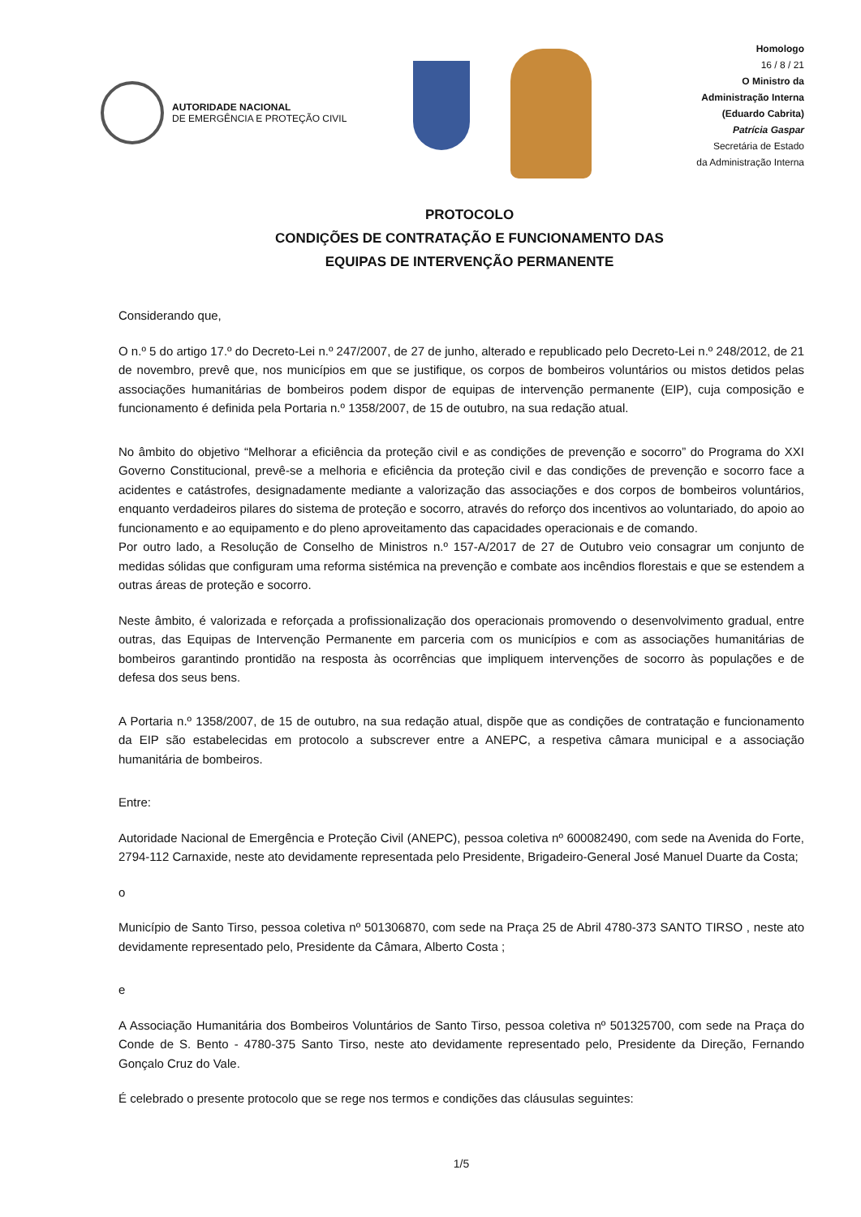AUTORIDADE NACIONAL
DE EMERGÊNCIA E PROTEÇÃO CIVIL
Homologo
16 / 8 / 21
O Ministro da
Administração Interna
(Eduardo Cabrita)
Patrícia Gaspar
Secretária de Estado
da Administração Interna
PROTOCOLO
CONDIÇÕES DE CONTRATAÇÃO E FUNCIONAMENTO DAS
EQUIPAS DE INTERVENÇÃO PERMANENTE
Considerando que,
O n.º 5 do artigo 17.º do Decreto-Lei n.º 247/2007, de 27 de junho, alterado e republicado pelo Decreto-Lei n.º 248/2012, de 21 de novembro, prevê que, nos municípios em que se justifique, os corpos de bombeiros voluntários ou mistos detidos pelas associações humanitárias de bombeiros podem dispor de equipas de intervenção permanente (EIP), cuja composição e funcionamento é definida pela Portaria n.º 1358/2007, de 15 de outubro, na sua redação atual.
No âmbito do objetivo “Melhorar a eficiência da proteção civil e as condições de prevenção e socorro” do Programa do XXI Governo Constitucional, prevê-se a melhoria e eficiência da proteção civil e das condições de prevenção e socorro face a acidentes e catástrofes, designadamente mediante a valorização das associações e dos corpos de bombeiros voluntários, enquanto verdadeiros pilares do sistema de proteção e socorro, através do reforço dos incentivos ao voluntariado, do apoio ao funcionamento e ao equipamento e do pleno aproveitamento das capacidades operacionais e de comando.
Por outro lado, a Resolução de Conselho de Ministros n.º 157-A/2017 de 27 de Outubro veio consagrar um conjunto de medidas sólidas que configuram uma reforma sistémica na prevenção e combate aos incêndios florestais e que se estendem a outras áreas de proteção e socorro.
Neste âmbito, é valorizada e reforçada a profissionalização dos operacionais promovendo o desenvolvimento gradual, entre outras, das Equipas de Intervenção Permanente em parceria com os municípios e com as associações humanitárias de bombeiros garantindo prontidão na resposta às ocorrências que impliquem intervenções de socorro às populações e de defesa dos seus bens.
A Portaria n.º 1358/2007, de 15 de outubro, na sua redação atual, dispõe que as condições de contratação e funcionamento da EIP são estabelecidas em protocolo a subscrever entre a ANEPC, a respetiva câmara municipal e a associação humanitária de bombeiros.
Entre:
Autoridade Nacional de Emergência e Proteção Civil (ANEPC), pessoa coletiva nº 600082490, com sede na Avenida do Forte, 2794-112 Carnaxide, neste ato devidamente representada pelo Presidente, Brigadeiro-General José Manuel Duarte da Costa;
o
Município de Santo Tirso, pessoa coletiva nº 501306870, com sede na Praça 25 de Abril 4780-373 SANTO TIRSO , neste ato devidamente representado pelo, Presidente da Câmara, Alberto Costa ;
e
A Associação Humanitária dos Bombeiros Voluntários de Santo Tirso, pessoa coletiva nº 501325700, com sede na Praça do Conde de S. Bento - 4780-375 Santo Tirso, neste ato devidamente representado pelo, Presidente da Direção, Fernando Gonçalo Cruz do Vale.
É celebrado o presente protocolo que se rege nos termos e condições das cláusulas seguintes:
1/5